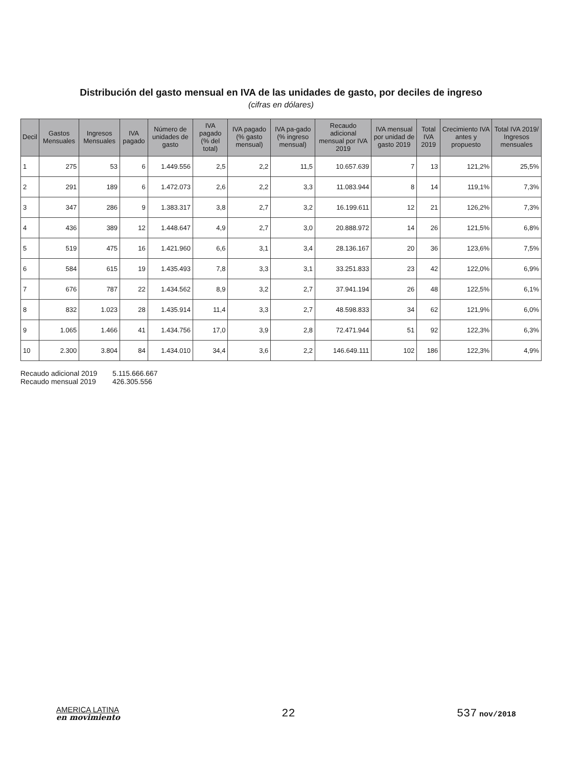Distribución del gasto mensual en IVA de las unidades de gasto, por deciles de ingreso
(cifras en dólares)
| Decil | Gastos Mensuales | Ingresos Mensuales | IVA pagado | Número de unidades de gasto | IVA pagado (% del total) | IVA pagado (% gasto mensual) | IVA pa-gado (% ingreso mensual) | Recaudo adicional mensual por IVA 2019 | IVA mensual por unidad de gasto 2019 | Total IVA 2019 | Crecimiento IVA antes y propuesto | Total IVA 2019/ Ingresos mensuales |
| --- | --- | --- | --- | --- | --- | --- | --- | --- | --- | --- | --- | --- |
| 1 | 275 | 53 | 6 | 1.449.556 | 2,5 | 2,2 | 11,5 | 10.657.639 | 7 | 13 | 121,2% | 25,5% |
| 2 | 291 | 189 | 6 | 1.472.073 | 2,6 | 2,2 | 3,3 | 11.083.944 | 8 | 14 | 119,1% | 7,3% |
| 3 | 347 | 286 | 9 | 1.383.317 | 3,8 | 2,7 | 3,2 | 16.199.611 | 12 | 21 | 126,2% | 7,3% |
| 4 | 436 | 389 | 12 | 1.448.647 | 4,9 | 2,7 | 3,0 | 20.888.972 | 14 | 26 | 121,5% | 6,8% |
| 5 | 519 | 475 | 16 | 1.421.960 | 6,6 | 3,1 | 3,4 | 28.136.167 | 20 | 36 | 123,6% | 7,5% |
| 6 | 584 | 615 | 19 | 1.435.493 | 7,8 | 3,3 | 3,1 | 33.251.833 | 23 | 42 | 122,0% | 6,9% |
| 7 | 676 | 787 | 22 | 1.434.562 | 8,9 | 3,2 | 2,7 | 37.941.194 | 26 | 48 | 122,5% | 6,1% |
| 8 | 832 | 1.023 | 28 | 1.435.914 | 11,4 | 3,3 | 2,7 | 48.598.833 | 34 | 62 | 121,9% | 6,0% |
| 9 | 1.065 | 1.466 | 41 | 1.434.756 | 17,0 | 3,9 | 2,8 | 72.471.944 | 51 | 92 | 122,3% | 6,3% |
| 10 | 2.300 | 3.804 | 84 | 1.434.010 | 34,4 | 3,6 | 2,2 | 146.649.111 | 102 | 186 | 122,3% | 4,9% |
Recaudo adicional 2019 5.115.666.667
Recaudo mensual 2019 426.305.556
AMERICA LATINA
en movimiento
22 537 nov/2018